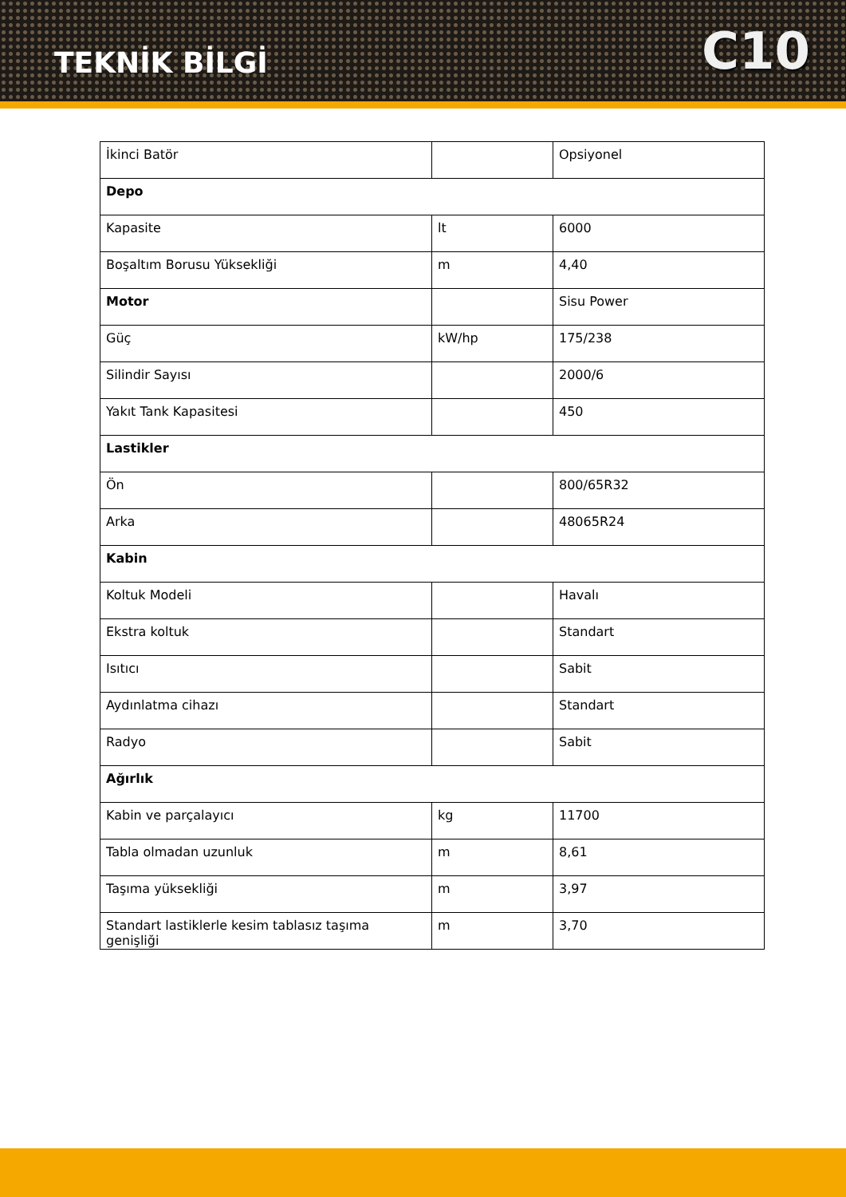TEKNİK BİLGİ
C10
| İkinci Batör | | Opsiyonel |
| Depo | | |
| Kapasite | lt | 6000 |
| Boşaltım Borusu Yüksekliği | m | 4,40 |
| Motor | | Sisu Power |
| Güç | kW/hp | 175/238 |
| Silindir Sayısı | | 2000/6 |
| Yakıt Tank Kapasitesi | | 450 |
| Lastikler | | |
| Ön | | 800/65R32 |
| Arka | | 48065R24 |
| Kabin | | |
| Koltuk Modeli | | Havalı |
| Ekstra koltuk | | Standart |
| Isıtıcı | | Sabit |
| Aydınlatma cihazı | | Standart |
| Radyo | | Sabit |
| Ağırlık | | |
| Kabin ve parçalayıcı | kg | 11700 |
| Tabla olmadan uzunluk | m | 8,61 |
| Taşıma yüksekliği | m | 3,97 |
| Standart lastiklerle kesim tablasız taşıma genişliği | m | 3,70 |